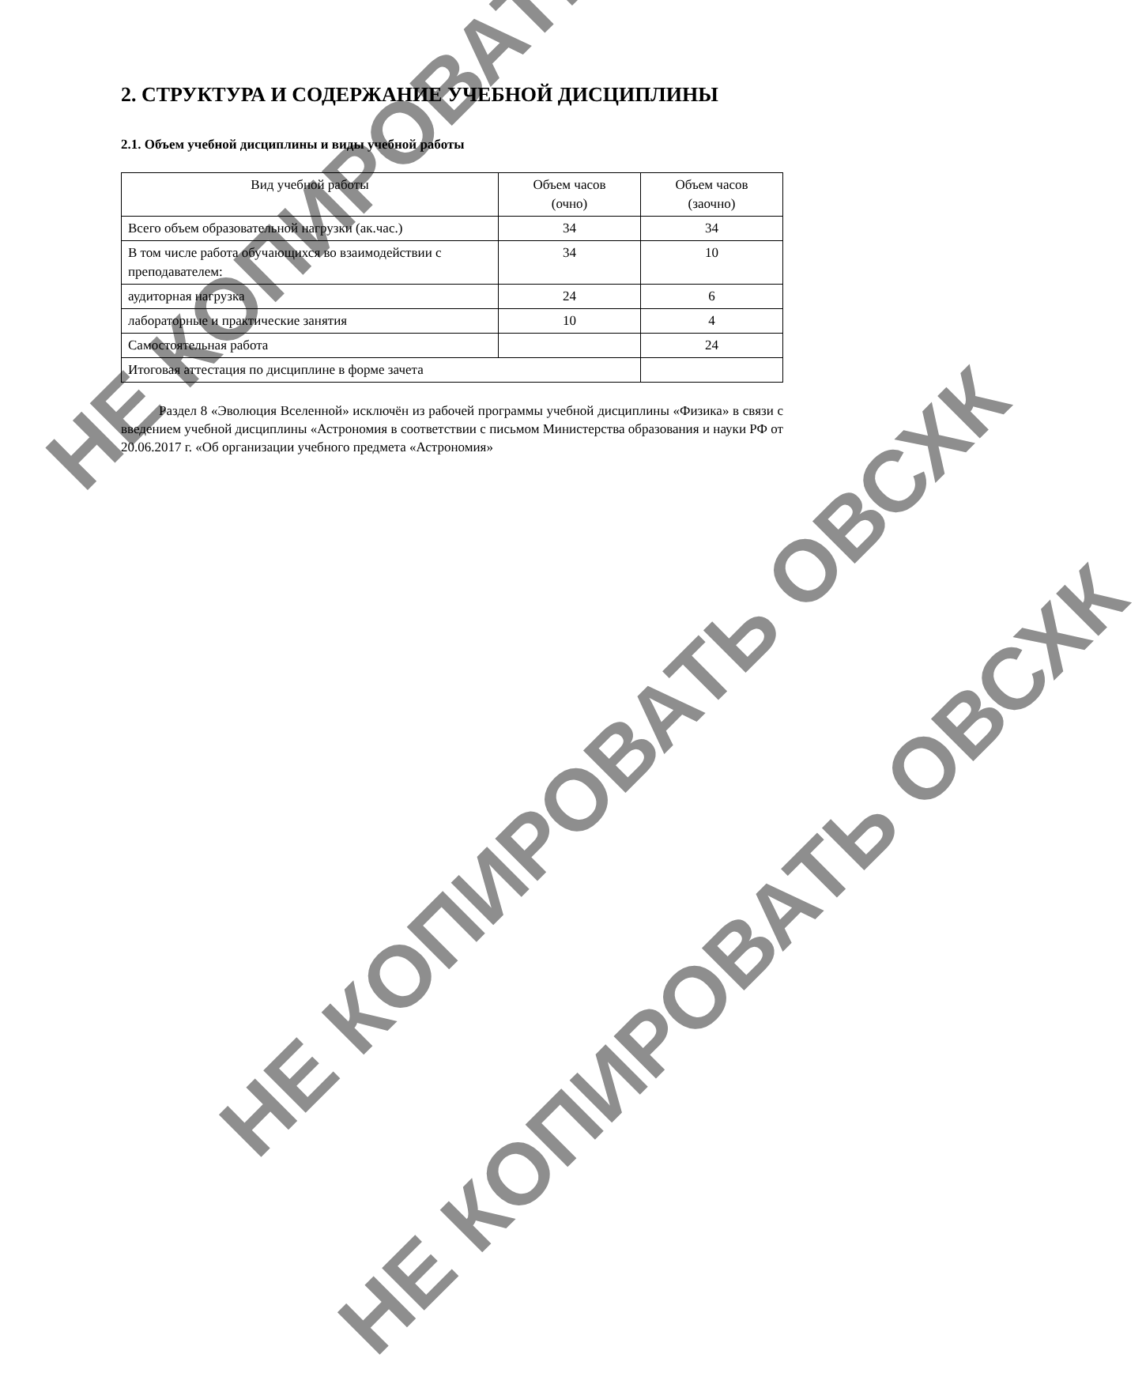НЕ КОПИРОВАТЬ
НЕ КОПИРОВАТЬ ОВСХК
НЕ КОПИРОВАТЬ ОВСХК
2. СТРУКТУРА И СОДЕРЖАНИЕ УЧЕБНОЙ ДИСЦИПЛИНЫ
2.1. Объем учебной дисциплины и виды учебной работы
| Вид учебной работы | Объем часов (очно) | Объем часов (заочно) |
| --- | --- | --- |
| Всего объем образовательной нагрузки (ак.час.) | 34 | 34 |
| В том числе работа обучающихся во взаимодействии с преподавателем: | 34 | 10 |
| аудиторная нагрузка | 24 | 6 |
| лабораторные и практические занятия | 10 | 4 |
| Самостоятельная работа | | 24 |
| Итоговая аттестация по дисциплине в форме зачета | | |
Раздел 8 «Эволюция Вселенной» исключён из рабочей программы учебной дисциплины «Физика» в связи с введением учебной дисциплины «Астрономия в соответствии с письмом Министерства образования и науки РФ от 20.06.2017 г. «Об организации учебного предмета «Астрономия»